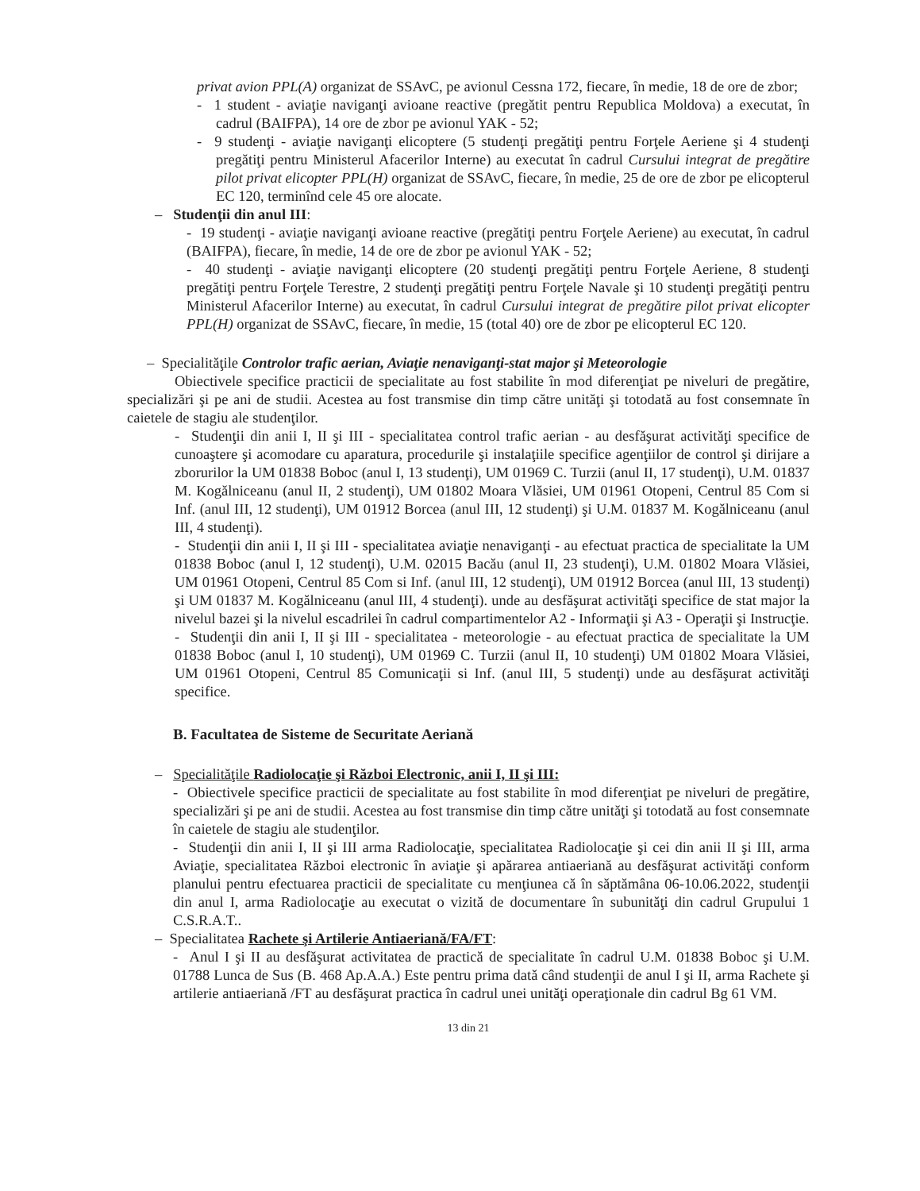privat avion PPL(A) organizat de SSAvC, pe avionul Cessna 172, fiecare, în medie, 18 de ore de zbor;
- 1 student - aviaţie naviganţi avioane reactive (pregătit pentru Republica Moldova) a executat, în cadrul (BAIFPA), 14 ore de zbor pe avionul YAK - 52;
- 9 studenţi - aviaţie naviganţi elicoptere (5 studenţi pregătiţi pentru Forţele Aeriene şi 4 studenţi pregătiţi pentru Ministerul Afacerilor Interne) au executat în cadrul Cursului integrat de pregătire pilot privat elicopter PPL(H) organizat de SSAvC, fiecare, în medie, 25 de ore de zbor pe elicopterul EC 120, terminînd cele 45 ore alocate.
– Studenţii din anul III:
- 19 studenţi - aviaţie naviganţi avioane reactive (pregătiţi pentru Forţele Aeriene) au executat, în cadrul (BAIFPA), fiecare, în medie, 14 de ore de zbor pe avionul YAK - 52;
- 40 studenţi - aviaţie naviganţi elicoptere (20 studenţi pregătiţi pentru Forţele Aeriene, 8 studenţi pregătiţi pentru Forţele Terestre, 2 studenţi pregătiţi pentru Forţele Navale şi 10 studenţi pregătiţi pentru Ministerul Afacerilor Interne) au executat, în cadrul Cursului integrat de pregătire pilot privat elicopter PPL(H) organizat de SSAvC, fiecare, în medie, 15 (total 40) ore de zbor pe elicopterul EC 120.
– Specialităţile Controlor trafic aerian, Aviaţie nenaviganţi-stat major şi Meteorologie
Obiectivele specifice practicii de specialitate au fost stabilite în mod diferenţiat pe niveluri de pregătire, specializări şi pe ani de studii. Acestea au fost transmise din timp către unităţi şi totodată au fost consemnate în caietele de stagiu ale studenţilor.
- Studenţii din anii I, II şi III - specialitatea control trafic aerian - au desfăşurat activităţi specifice de cunoaştere şi acomodare cu aparatura, procedurile şi instalaţiile specifice agenţiilor de control şi dirijare a zborurilor la UM 01838 Boboc (anul I, 13 studenţi), UM 01969 C. Turzii (anul II, 17 studenţi), U.M. 01837 M. Kogălniceanu (anul II, 2 studenţi), UM 01802 Moara Vlăsiei, UM 01961 Otopeni, Centrul 85 Com si Inf. (anul III, 12 studenţi), UM 01912 Borcea (anul III, 12 studenţi) şi U.M. 01837 M. Kogălniceanu (anul III, 4 studenţi).
- Studenţii din anii I, II şi III - specialitatea aviaţie nenaviganţi - au efectuat practica de specialitate la UM 01838 Boboc (anul I, 12 studenţi), U.M. 02015 Bacău (anul II, 23 studenţi), U.M. 01802 Moara Vlăsiei, UM 01961 Otopeni, Centrul 85 Com si Inf. (anul III, 12 studenţi), UM 01912 Borcea (anul III, 13 studenţi) şi UM 01837 M. Kogălniceanu (anul III, 4 studenţi). unde au desfăşurat activităţi specifice de stat major la nivelul bazei şi la nivelul escadrilei în cadrul compartimentelor A2 - Informaţii şi A3 - Operaţii şi Instrucţie.
- Studenţii din anii I, II şi III - specialitatea - meteorologie - au efectuat practica de specialitate la UM 01838 Boboc (anul I, 10 studenţi), UM 01969 C. Turzii (anul II, 10 studenţi) UM 01802 Moara Vlăsiei, UM 01961 Otopeni, Centrul 85 Comunicaţii si Inf. (anul III, 5 studenţi) unde au desfăşurat activităţi specifice.
B. Facultatea de Sisteme de Securitate Aeriană
– Specialităţile Radiolocaţie şi Război Electronic, anii I, II şi III:
- Obiectivele specifice practicii de specialitate au fost stabilite în mod diferenţiat pe niveluri de pregătire, specializări şi pe ani de studii. Acestea au fost transmise din timp către unităţi şi totodată au fost consemnate în caietele de stagiu ale studenţilor.
- Studenţii din anii I, II şi III arma Radiolocaţie, specialitatea Radiolocaţie şi cei din anii II şi III, arma Aviaţie, specialitatea Război electronic în aviaţie şi apărarea antiaeriană au desfăşurat activităţi conform planului pentru efectuarea practicii de specialitate cu menţiunea că în săptămâna 06-10.06.2022, studenţii din anul I, arma Radiolocaţie au executat o vizită de documentare în subunităţi din cadrul Grupului 1 C.S.R.A.T..
– Specialitatea Rachete şi Artilerie Antiaeriană/FA/FT:
- Anul I şi II au desfăşurat activitatea de practică de specialitate în cadrul U.M. 01838 Boboc şi U.M. 01788 Lunca de Sus (B. 468 Ap.A.A.) Este pentru prima dată când studenţii de anul I şi II, arma Rachete şi artilerie antiaeriană /FT au desfăşurat practica în cadrul unei unităţi operaţionale din cadrul Bg 61 VM.
13 din 21